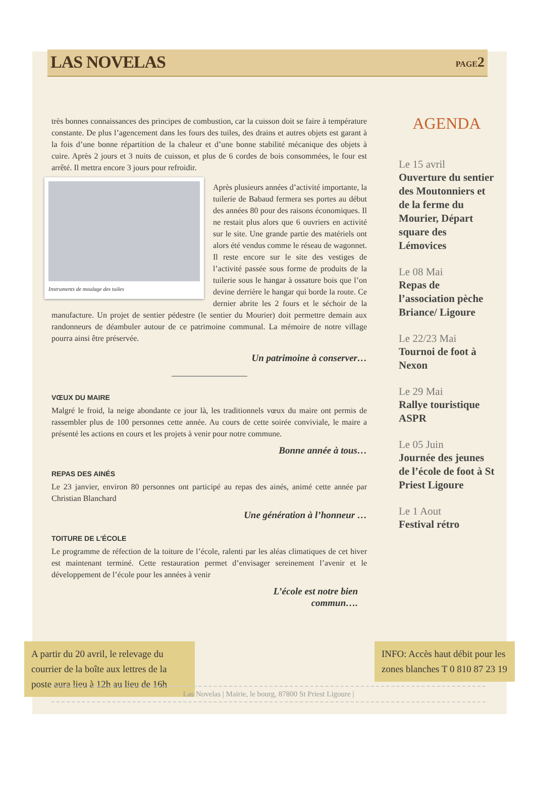LAS NOVELAS
PAGE2
très bonnes connaissances des principes de combustion, car la cuisson doit se faire à température constante. De plus l’agencement dans les fours des tuiles, des drains et autres objets est garant à la fois d’une bonne répartition de la chaleur et d’une bonne stabilité mécanique des objets à cuire. Après 2 jours et 3 nuits de cuisson, et plus de 6 cordes de bois consommées, le four est arrêté. Il mettra encore 3 jours pour refroidir.
Instruments de moulage des tuiles
Après plusieurs années d’activité importante, la tuilerie de Babaud fermera ses portes au début des années 80 pour des raisons économiques. Il ne restait plus alors que 6 ouvriers en activité sur le site. Une grande partie des matériels ont alors été vendus comme le réseau de wagonnet. Il reste encore sur le site des vestiges de l’activité passée sous forme de produits de la tuilerie sous le hangar à ossature bois que l’on devine derrière le hangar qui borde la route. Ce dernier abrite les 2 fours et le séchoir de la manufacture. Un projet de sentier pédestre (le sentier du Mourier) doit permettre demain aux randonneurs de déambuler autour de ce patrimoine communal. La mémoire de notre village pourra ainsi être préservée.
Un patrimoine à conserver…
VŒUX DU MAIRE
Malgré le froid, la neige abondante ce jour là, les traditionnels vœux du maire ont permis de rassembler plus de 100 personnes cette année. Au cours de cette soirée conviviale, le maire a présenté les actions en cours et les projets à venir pour notre commune.
Bonne année à tous…
REPAS DES AINÉS
Le 23 janvier, environ 80 personnes ont participé au repas des ainés, animé cette année par Christian Blanchard
Une génération à l’honneur …
TOITURE DE L’ÉCOLE
Le programme de réfection de la toiture de l’école, ralenti par les aléas climatiques de cet hiver est maintenant terminé. Cette restauration permet d’envisager sereinement l’avenir et le développement de l’école pour les années à venir
L’école est notre bien
commun….
AGENDA
Le 15 avril
Ouverture du sentier des Moutonniers et de la ferme du Mourier, Départ square des Lémovices
Le 08 Mai
Repas de l’association pèche Briance/ Ligoure
Le 22/23 Mai
Tournoi de foot à Nexon
Le 29 Mai
Rallye touristique ASPR
Le 05 Juin
Journée des jeunes de l’école de foot à St Priest Ligoure
Le 1 Aout
Festival rétro
A partir du 20 avril, le relevage du courrier de la boîte aux lettres de la poste aura lieu à 12h au lieu de 16h
Las Novelas | Mairie, le bourg, 87800 St Priest Ligoure |
INFO: Accès haut débit pour les zones blanches T 0 810 87 23 19